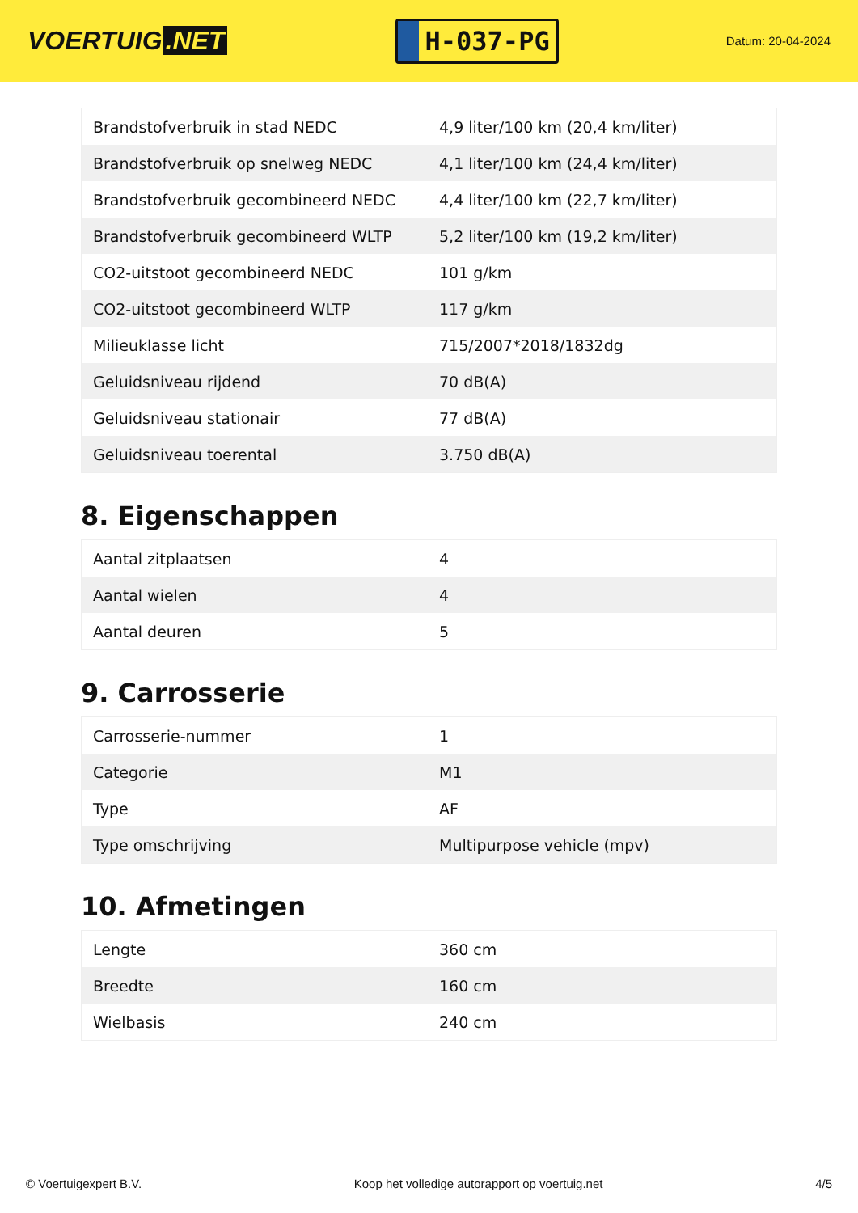VOERTUIG.NET
H-037-PG
Datum: 20-04-2024
| Brandstofverbruik in stad NEDC | 4,9 liter/100 km (20,4 km/liter) |
| Brandstofverbruik op snelweg NEDC | 4,1 liter/100 km (24,4 km/liter) |
| Brandstofverbruik gecombineerd NEDC | 4,4 liter/100 km (22,7 km/liter) |
| Brandstofverbruik gecombineerd WLTP | 5,2 liter/100 km (19,2 km/liter) |
| CO2-uitstoot gecombineerd NEDC | 101 g/km |
| CO2-uitstoot gecombineerd WLTP | 117 g/km |
| Milieuklasse licht | 715/2007*2018/1832dg |
| Geluidsniveau rijdend | 70 dB(A) |
| Geluidsniveau stationair | 77 dB(A) |
| Geluidsniveau toerental | 3.750 dB(A) |
8. Eigenschappen
| Aantal zitplaatsen | 4 |
| Aantal wielen | 4 |
| Aantal deuren | 5 |
9. Carrosserie
| Carrosserie-nummer | 1 |
| Categorie | M1 |
| Type | AF |
| Type omschrijving | Multipurpose vehicle (mpv) |
10. Afmetingen
| Lengte | 360 cm |
| Breedte | 160 cm |
| Wielbasis | 240 cm |
© Voertuigexpert B.V. Koop het volledige autorapport op voertuig.net 4/5